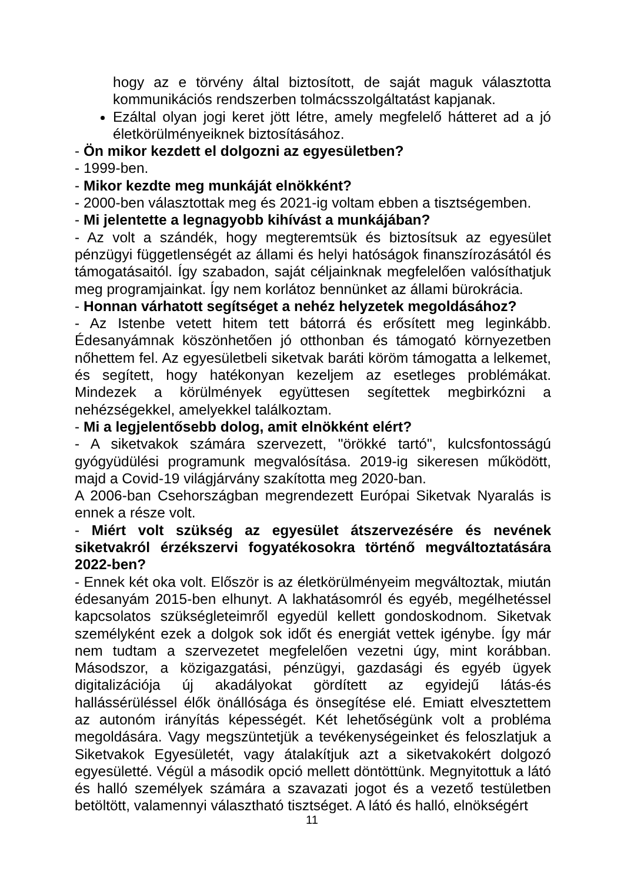hogy az e törvény által biztosított, de saját maguk választotta kommunikációs rendszerben tolmácsszolgáltatást kapjanak.
Ezáltal olyan jogi keret jött létre, amely megfelelő hátteret ad a jó életkörülményeiknek biztosításához.
- Ön mikor kezdett el dolgozni az egyesületben?
- 1999-ben.
- Mikor kezdte meg munkáját elnökként?
- 2000-ben választottak meg és 2021-ig voltam ebben a tisztségemben.
- Mi jelentette a legnagyobb kihívást a munkájában?
- Az volt a szándék, hogy megteremtsük és biztosítsuk az egyesület pénzügyi függetlenségét az állami és helyi hatóságok finanszírozásától és támogatásaitól. Így szabadon, saját céljainknak megfelelően valósíthatjuk meg programjainkat. Így nem korlátoz bennünket az állami bürokrácia.
- Honnan várhatott segítséget a nehéz helyzetek megoldásához?
- Az Istenbe vetett hitem tett bátorrá és erősített meg leginkább. Édesanyámnak köszönhetően jó otthonban és támogató környezetben nőhettem fel. Az egyesületbeli siketvak baráti köröm támogatta a lelkemet, és segített, hogy hatékonyan kezeljem az esetleges problémákat. Mindezek a körülmények együttesen segítettek megbirkózni a nehézségekkel, amelyekkel találkoztam.
- Mi a legjelentősebb dolog, amit elnökként elért?
- A siketvakok számára szervezett, "örökké tartó", kulcsfontosságú gyógyüdülési programunk megvalósítása. 2019-ig sikeresen működött, majd a Covid-19 világjárvány szakította meg 2020-ban.
A 2006-ban Csehországban megrendezett Európai Siketvak Nyaralás is ennek a része volt.
- Miért volt szükség az egyesület átszervezésére és nevének siketvakról érzékszervi fogyatékosokra történő megváltoztatására 2022-ben?
- Ennek két oka volt. Először is az életkörülményeim megváltoztak, miután édesanyám 2015-ben elhunyt. A lakhatásomról és egyéb, megélhetéssel kapcsolatos szükségleteimről egyedül kellett gondoskodnom. Siketvak személyként ezek a dolgok sok időt és energiát vettek igénybe. Így már nem tudtam a szervezetet megfelelően vezetni úgy, mint korábban. Másodszor, a közigazgatási, pénzügyi, gazdasági és egyéb ügyek digitalizációja új akadályokat gördített az egyidejű látás-és hallássérüléssel élők önállósága és önsegítése elé. Emiatt elvesztettem az autonóm irányítás képességét. Két lehetőségünk volt a probléma megoldására. Vagy megszüntetjük a tevékenységeinket és feloszlatjuk a Siketvakok Egyesületét, vagy átalakítjuk azt a siketvakokért dolgozó egyesületté. Végül a második opció mellett döntöttünk. Megnyitottuk a látó és halló személyek számára a szavazati jogot és a vezető testületben betöltött, valamennyi választható tisztséget. A látó és halló, elnökségért
11